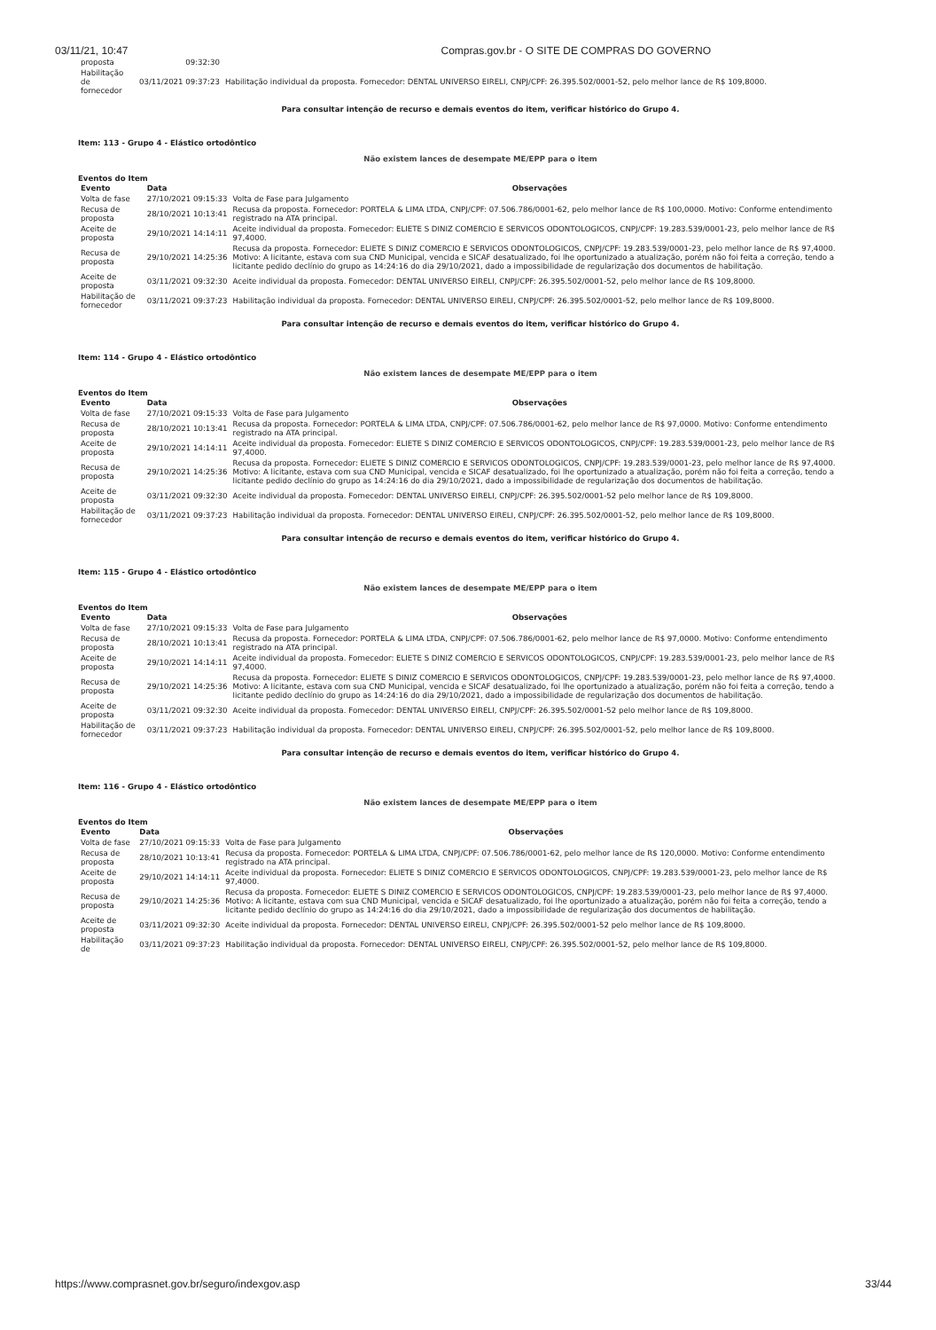03/11/21, 10:47 Compras.gov.br - O SITE DE COMPRAS DO GOVERNO
| proposta | 09:32:30 | |
| Habilitação de fornecedor | 03/11/2021 09:37:23 | Habilitação individual da proposta. Fornecedor: DENTAL UNIVERSO EIRELI, CNPJ/CPF: 26.395.502/0001-52, pelo melhor lance de R$ 109,8000. |
Para consultar intenção de recurso e demais eventos do item, verificar histórico do Grupo 4.
Item: 113 - Grupo 4 - Elástico ortodôntico
Não existem lances de desempate ME/EPP para o item
Eventos do Item
| Evento | Data | Observações |
| --- | --- | --- |
| Volta de fase | 27/10/2021 09:15:33 | Volta de Fase para Julgamento |
| Recusa de proposta | 28/10/2021 10:13:41 | Recusa da proposta. Fornecedor: PORTELA & LIMA LTDA, CNPJ/CPF: 07.506.786/0001-62, pelo melhor lance de R$ 100,0000. Motivo: Conforme entendimento registrado na ATA principal. |
| Aceite de proposta | 29/10/2021 14:14:11 | Aceite individual da proposta. Fornecedor: ELIETE S DINIZ COMERCIO E SERVICOS ODONTOLOGICOS, CNPJ/CPF: 19.283.539/0001-23, pelo melhor lance de R$ 97,4000. |
| Recusa de proposta | 29/10/2021 14:25:36 | Recusa da proposta. Fornecedor: ELIETE S DINIZ COMERCIO E SERVICOS ODONTOLOGICOS, CNPJ/CPF: 19.283.539/0001-23, pelo melhor lance de R$ 97,4000. Motivo: A licitante, estava com sua CND Municipal, vencida e SICAF desatualizado, foi lhe oportunizado a atualização, porém não foi feita a correção, tendo a licitante pedido declínio do grupo as 14:24:16 do dia 29/10/2021, dado a impossibilidade de regularização dos documentos de habilitação. |
| Aceite de proposta | 03/11/2021 09:32:30 | Aceite individual da proposta. Fornecedor: DENTAL UNIVERSO EIRELI, CNPJ/CPF: 26.395.502/0001-52, pelo melhor lance de R$ 109,8000. |
| Habilitação de fornecedor | 03/11/2021 09:37:23 | Habilitação individual da proposta. Fornecedor: DENTAL UNIVERSO EIRELI, CNPJ/CPF: 26.395.502/0001-52, pelo melhor lance de R$ 109,8000. |
Para consultar intenção de recurso e demais eventos do item, verificar histórico do Grupo 4.
Item: 114 - Grupo 4 - Elástico ortodôntico
Não existem lances de desempate ME/EPP para o item
Eventos do Item
| Evento | Data | Observações |
| --- | --- | --- |
| Volta de fase | 27/10/2021 09:15:33 | Volta de Fase para Julgamento |
| Recusa de proposta | 28/10/2021 10:13:41 | Recusa da proposta. Fornecedor: PORTELA & LIMA LTDA, CNPJ/CPF: 07.506.786/0001-62, pelo melhor lance de R$ 97,0000. Motivo: Conforme entendimento registrado na ATA principal. |
| Aceite de proposta | 29/10/2021 14:14:11 | Aceite individual da proposta. Fornecedor: ELIETE S DINIZ COMERCIO E SERVICOS ODONTOLOGICOS, CNPJ/CPF: 19.283.539/0001-23, pelo melhor lance de R$ 97,4000. |
| Recusa de proposta | 29/10/2021 14:25:36 | Recusa da proposta. Fornecedor: ELIETE S DINIZ COMERCIO E SERVICOS ODONTOLOGICOS, CNPJ/CPF: 19.283.539/0001-23, pelo melhor lance de R$ 97,4000. Motivo: A licitante, estava com sua CND Municipal, vencida e SICAF desatualizado, foi lhe oportunizado a atualização, porém não foi feita a correção, tendo a licitante pedido declínio do grupo as 14:24:16 do dia 29/10/2021, dado a impossibilidade de regularização dos documentos de habilitação. |
| Aceite de proposta | 03/11/2021 09:32:30 | Aceite individual da proposta. Fornecedor: DENTAL UNIVERSO EIRELI, CNPJ/CPF: 26.395.502/0001-52 pelo melhor lance de R$ 109,8000. |
| Habilitação de fornecedor | 03/11/2021 09:37:23 | Habilitação individual da proposta. Fornecedor: DENTAL UNIVERSO EIRELI, CNPJ/CPF: 26.395.502/0001-52, pelo melhor lance de R$ 109,8000. |
Para consultar intenção de recurso e demais eventos do item, verificar histórico do Grupo 4.
Item: 115 - Grupo 4 - Elástico ortodôntico
Não existem lances de desempate ME/EPP para o item
Eventos do Item
| Evento | Data | Observações |
| --- | --- | --- |
| Volta de fase | 27/10/2021 09:15:33 | Volta de Fase para Julgamento |
| Recusa de proposta | 28/10/2021 10:13:41 | Recusa da proposta. Fornecedor: PORTELA & LIMA LTDA, CNPJ/CPF: 07.506.786/0001-62, pelo melhor lance de R$ 97,0000. Motivo: Conforme entendimento registrado na ATA principal. |
| Aceite de proposta | 29/10/2021 14:14:11 | Aceite individual da proposta. Fornecedor: ELIETE S DINIZ COMERCIO E SERVICOS ODONTOLOGICOS, CNPJ/CPF: 19.283.539/0001-23, pelo melhor lance de R$ 97,4000. |
| Recusa de proposta | 29/10/2021 14:25:36 | Recusa da proposta. Fornecedor: ELIETE S DINIZ COMERCIO E SERVICOS ODONTOLOGICOS, CNPJ/CPF: 19.283.539/0001-23, pelo melhor lance de R$ 97,4000. Motivo: A licitante, estava com sua CND Municipal, vencida e SICAF desatualizado, foi lhe oportunizado a atualização, porém não foi feita a correção, tendo a licitante pedido declínio do grupo as 14:24:16 do dia 29/10/2021, dado a impossibilidade de regularização dos documentos de habilitação. |
| Aceite de proposta | 03/11/2021 09:32:30 | Aceite individual da proposta. Fornecedor: DENTAL UNIVERSO EIRELI, CNPJ/CPF: 26.395.502/0001-52 pelo melhor lance de R$ 109,8000. |
| Habilitação de fornecedor | 03/11/2021 09:37:23 | Habilitação individual da proposta. Fornecedor: DENTAL UNIVERSO EIRELI, CNPJ/CPF: 26.395.502/0001-52, pelo melhor lance de R$ 109,8000. |
Para consultar intenção de recurso e demais eventos do item, verificar histórico do Grupo 4.
Item: 116 - Grupo 4 - Elástico ortodôntico
Não existem lances de desempate ME/EPP para o item
Eventos do Item
| Evento | Data | Observações |
| --- | --- | --- |
| Volta de fase | 27/10/2021 09:15:33 | Volta de Fase para Julgamento |
| Recusa de proposta | 28/10/2021 10:13:41 | Recusa da proposta. Fornecedor: PORTELA & LIMA LTDA, CNPJ/CPF: 07.506.786/0001-62, pelo melhor lance de R$ 120,0000. Motivo: Conforme entendimento registrado na ATA principal. |
| Aceite de proposta | 29/10/2021 14:14:11 | Aceite individual da proposta. Fornecedor: ELIETE S DINIZ COMERCIO E SERVICOS ODONTOLOGICOS, CNPJ/CPF: 19.283.539/0001-23, pelo melhor lance de R$ 97,4000. |
| Recusa de proposta | 29/10/2021 14:25:36 | Recusa da proposta. Fornecedor: ELIETE S DINIZ COMERCIO E SERVICOS ODONTOLOGICOS, CNPJ/CPF: 19.283.539/0001-23, pelo melhor lance de R$ 97,4000. Motivo: A licitante, estava com sua CND Municipal, vencida e SICAF desatualizado, foi lhe oportunizado a atualização, porém não foi feita a correção, tendo a licitante pedido declínio do grupo as 14:24:16 do dia 29/10/2021, dado a impossibilidade de regularização dos documentos de habilitação. |
| Aceite de proposta | 03/11/2021 09:32:30 | Aceite individual da proposta. Fornecedor: DENTAL UNIVERSO EIRELI, CNPJ/CPF: 26.395.502/0001-52 pelo melhor lance de R$ 109,8000. |
| Habilitação de | 03/11/2021 09:37:23 | Habilitação individual da proposta. Fornecedor: DENTAL UNIVERSO EIRELI, CNPJ/CPF: 26.395.502/0001-52, pelo melhor lance de R$ 109,8000. |
https://www.comprasnet.gov.br/seguro/indexgov.asp 33/44